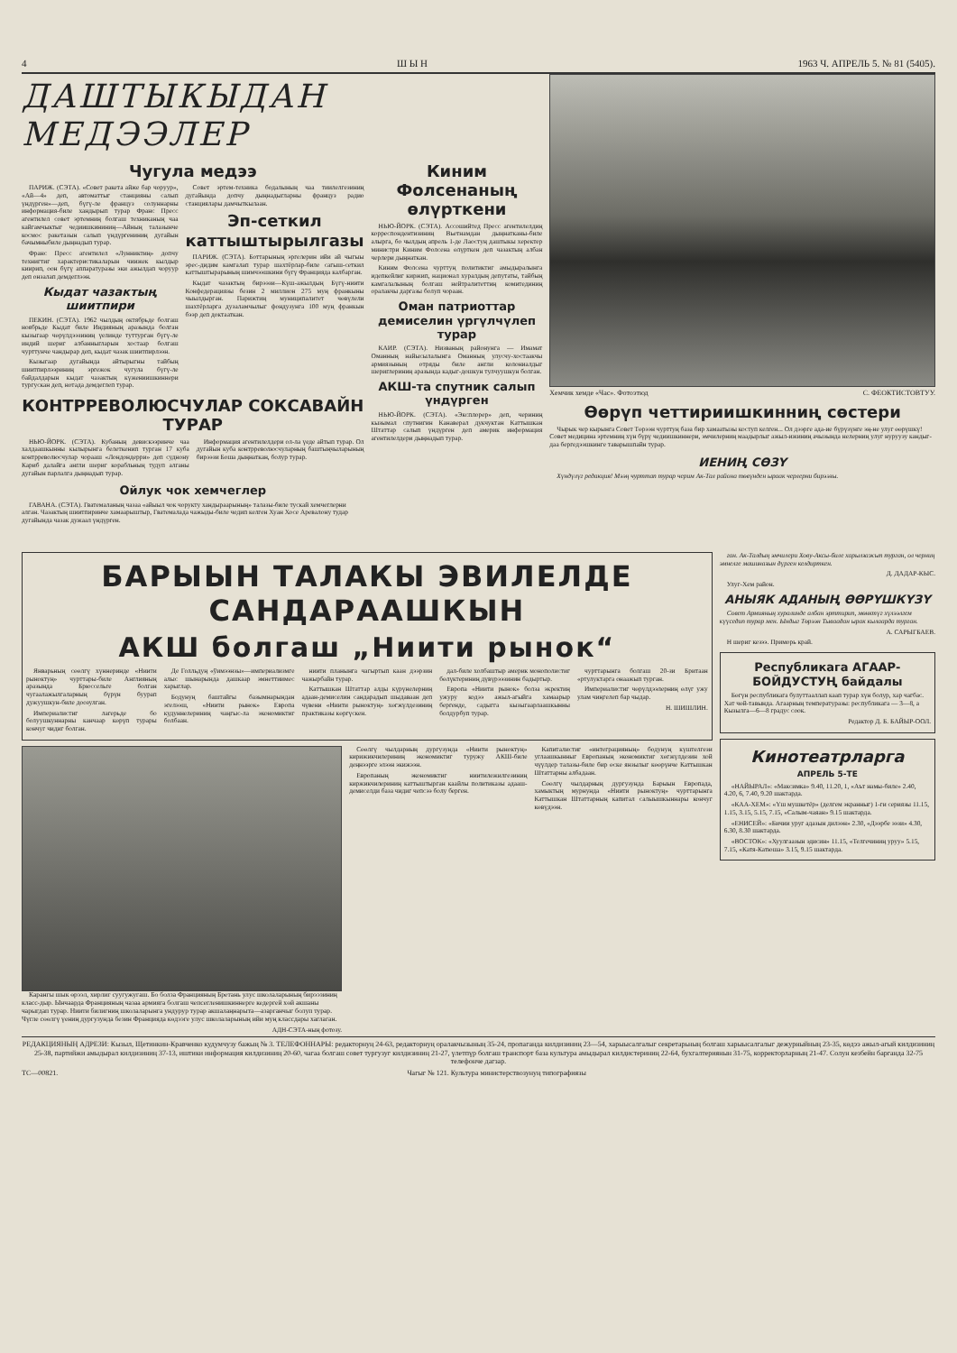4 Ш Ы Н 1963 Ч. АПРЕЛЬ 5. № 81 (5405).
ДАШТЫКЫДАН МЕДЭЭЛЕР
Чугула медээ
ПАРИЖ. (СЭТА). «Совет ракета айже бар чоруур», «Ай—4» деп, автоматтыг станцияны салып үндүрген»—деп, бүгү-ле француз солуннарны информация-биле хандырып турар Франс Пресс агентилел совет эртемниң болгаш техниканың чаа кайгамчыктыг чедиишкининиң—Айның талазынче космос ракетазын салып үндүргениниң дугайын бачымныбиле дыңнадып турар.
Франс Пресс агентилел «Лунниктиң» допчу технигтиг характеристикаларын чиижек кылдыр киирип, оон бүгү аппаратуразы эки ажылдап чоруур деп онзалап демдеглээн.
Кыдат чазактың шиитпири
ПЕКИН. (СЭТА). 1962 чылдың октябрьде болгаш ноябрьде Кыдат биле Индияның аразында болган кызыгаар чөрүлдээзиниң үелинде туттурган бүгү-ле индий шериг албанныгларын хостаар болгаш чурттунче чандырар деп, кыдат чазак шиитпирлээн.
Кызыгаар дугайында айтырыгны тайбың шиитпирлээриниң эргежок чугула бүгү-ле байдалдарын кыдат чазактың күжениишкиннери тургускан деп, нотада демдеглеп турар.
Совет эртем-техника бодалының чаа тиилелгезиниң дугайында допчу дыңнадыгларны француз радио станциялары дамчыткылаан.
Эп-сеткил каттыштырылгазы
ПАРИЖ. (СЭТА). Боттарының эргелерин ийи ай чыгыы эрес-дидим камгалап турар шахтёрлар-биле сагыш-сеткил каттыштырарының шимчээшкини бүгү Францияда калбарган.
Кыдат чазактың бирээзи—Күш-ажылдың Бүгү-ниити Конфедерациязы безин 2 миллион 275 муң франкыны чыылдырган. Парижтиң муниципалитет чөвүлели шахтёрларга дузаламчылыг фондузунга 100 муң франкын бээр деп доктааткан.
КОНТРРЕВОЛЮСЧУЛАР СОКСАВАЙН ТУРАР
НЬЮ-ЙОРК. (СЭТА). Кубаның девискээринче чаа халдаашкынны кылырынга белеткенип турган 17 куба контрреволюсчулар чорааш «Лондондерри» деп суднону Кариб далайга англи шериг корабльның тудуп алганы дугайын парлалга дыңнадып турар.
Информация агентилелдери ол-ла үеде айтып турар. Ол дугайын куба контрреволюсчуларның баштыңчыларының бирээзи Боша дыңнаткан, болур турар.
Ойлук чок хемчеглер
ГАВАНА. (СЭТА). Гватемаланың чазаа «айыыл чок чорукту хандыраарының» талазы-биле тускай хемчеглерни алган. Чазактың шиитпиринче хамаарыштыр, Гватемалада чажыды-биле чедип келген Хуан Хосе Аревалону тудар дугайында чазак дужаал үндүрген.
Киним Фолсенаның өлүрткени
НЬЮ-ЙОРК. (СЭТА). Ассошийтед Пресс агентилелдиң корреспондентизиниң Вьетнамдан дыңнатканы-биле алырга, бо чылдың апрель 1-де Лаостуң даштыкы херектер министри Киним Фолсена өлүрткен деп чазактың албан черлери дыңнаткан.
Киним Фолсена чурттуң политиктиг амыдыралынга идепкейлиг киржип, национал хуралдың депутаты, тайбың камгалалының болгаш нейтралитеттиң комитединиң оралакчы даргазы болуп чораан.
Оман патриоттар демиселин үргүлчүлеп турар
КАИР. (СЭТА). Низваның районунга — Имамат Оманның найысылалынга Оманның улусчу-хостаакчы армиязының отряды биле англи колониалдыг шериглериниң аразында кадыг-дошкун тулчуушкун болган.
АКШ-та спутник салып үндүрген
НЬЮ-ЙОРК. (СЭТА). «Эксплорер» деп, чериниң кызымал спутнигин Канаверал дукчуктан Каттышкан Штаттар салып үндүрген деп америк информация агентилелдери дыңнадып турар.
Хемчик хемде «Час». Фотоэтюд С. ФЕОКТИСТОВТУУ.
Өөрүп четтириишкинниң сөстери
Чырык чер кырынга Совет Төрээн чурттуң база бир хамаатызы коступ келген... Ол дээрге ада-ие бүрүзүнге эң-не улуг өөрүшкү! Совет медицина эртемниң хүн бүрү чедиишкиннери, эмчилерниң маадырлыг ажыл-ижиниң ачызында нелерниң улуг нуруузу кандыг-даа бергедээшкинге таварышпайн турар.
ИЕНИҢ СӨЗҮ
Хүндүлүг редакция! Мээң чурттап турар черим Ак-Тал района төвүнден ыраак черлерни бирээзы.
БАРЫЫН ТАЛАКЫ ЭВИЛЕЛДЕ САНДАРААШКЫН
АКШ болгаш „Ниити рынок“
Январьның сөөлгү хүннеринде «Ниити рыноктуң» чурттары-биле Англияның аразында Брюссельге болган чугаалажылгаларның бүрүн буурап дужуушкун-биле доозулган.
Империалистиг лагерьде бо болуушкуннарны канчаар көрүп турары кончуг чидиг болган.
Де Голльдуң «ўимээнзы»—империализмге алыс шынарында дашкаар эмнеттиимес харыглар.
Бодунуң баштайгы базымнарындан эгелээш, «Ниити рынок» Европа кудуннелериниң чаңгыс-ла экономиктиг болбаан.
ниити планынга чагыртып каан дээрзин чажырбайн турар.
Каттышкан Штаттар алды күрүнелерниң адаан-демиселин сандарадып шыдаваан деп чүвени «Ниити рыноктуң» хөгжүлдезиниң практиказы көргүскен.
дал-биле холбаштыр америк монополистиг бөлүктериниң дүвүрээзинин бадыртыр.
Европа «Ниити рынок» болза экректиң ужуру кодээ ажыл-агыйга хамаарыр бергенде, садыгга кызыгаарлаашкынны болдурбуп турар.
чурттарынга болгаш 20-зи Бритаан «ртулуктарга онаажып турган.
Империалистиг чөрүлдээлерниң өлүг ужу улам чиңгелеп бар чыдар.
Н. ШИШЛИН.
Карангы шык өрээл, хирлиг суугужугаш. Бо болза Францияның Бретань улус школаларының бирээзиниң класс-дыр. Ынчаарда Францияның чазаа армияга болгаш чепсегленишкиннерге кедергей хөй акшаны чарыгдап турар. Ниити билигниң школаларынга ундурур турар акшалаңнарыта—азарганчыг болуп турар. Чүгле сөөлгү үениң дургузунда безин Францияда көдээге улус школаларының ийи муң классдары хаглаган.
АДН-СЭТА-ның фотозу.
Сөөлгү чылдарның дургузунда «Ниити рыноктуң» кирижикчилериниң экономиктиг туружу АКШ-биле деңнээрге элээн экижээн.
Европаның экономиктиг ниитилежилгезиниң киржикчилериниң каттыштырган каайлы политиказы адааш-демиселди база чидиг чепсээ болу берген.
Капиталистиг «интеграцияның» бодунуң күштелгези углаашкынныг Европаның экономиктиг хөгжүлдезин хой чүүлдер талазы-биле бир өске янзылыг көөрүнче Каттышкан Штаттарны албадаан.
Сөөлгү чылдарның дургузунда Барыын Европада, хамыктың мурнунда «Ниити рыноктуң» чурттарынга Каттышкан Штаттарның капитал салыышкыннары кончуг көвүдээн.
ган. Ак-Талдың эмчилери Хову-Аксы-биле харылзажып турган, ол черниң эмнелге машиназын дүрген келдирткен.
Д. ДАДАР-КЫС.
Улуг-Хем район.
АНЫЯК АДАНЫҢ ӨӨРҮШКҮЗҮ
Совет Армияның хуралинде албан эрттирип, мөнктүг хүлээлгем күүседип турар мен. Ындыг Төрээн Тываадан ырак кылаарда турган.
А. САРЫГБАЕВ.
Н шериг кезээ. Приморь край.
Республикага АГААР-БОЙДУСТУҢ байдалы
Бөгүн республикага булуттааллап каап турар хүн болур, хар чагбас. Хат чөй-тавында. Агаарның температуразы: республикага — 3—8, а Кызылга—6—8 градус соок.
Редактор Д. Б. БАЙЫР-ООЛ.
Кинотеатрларга
АПРЕЛЬ 5-ТЕ
«НАЙЫРАЛ»: «Максимка» 9.40, 11.20, 1, «Аът намы-биле» 2.40, 4.20, 6, 7.40, 9.20 шактарда.
«КАА-ХЕМ»: «Үш мушкетёр» (делгем экранныг) 1-ги сериязы 11.15, 1.15, 3.15, 5.15, 7.15, «Салым-чаяан» 9.15 шактарда.
«ЕНИСЕЙ»: «Бичии уруг адазын дилээн» 2.30, «Дээрбе ээзи» 4.30, 6.30, 8.30 шактарда.
«ВОСТОК»: «Хуулгаазын эдисин» 11.15, «Телгечиниң уруу» 5.15, 7.15, «Катя-Катюша» 3.15, 9.15 шактарда.
РЕДАКЦИЯНЫҢ АДРЕЗИ: Кызыл, Щетинкин-Кравченко кудумчузу бажың № 3. ТЕЛЕФОННАРЫ: редакторнуң 24-63, редакторнуң оралакчызының 35-24, пропаганда килдизиниң 23—54, харыысалгалыг секретарьның болгаш харыысалгалыг дежурныйның 23-35, көдээ ажыл-агый килдизиниң 25-38, партийжи амыдырал килдизиниң 37-13, иштики информация килдизиниң 20-60, чагаа болгаш совет тургузуг килдизиниң 21-27, үлетпүр болгаш транспорт база культура амыдырал килдистериниң 22-64, бухгалтериянын 31-75, корректорларның 21-47. Солун кезбейн барганда 32-75 телефонче дагзар.
ТС—00821. Чагыг № 121. Культура министерствозунуң типографиязы